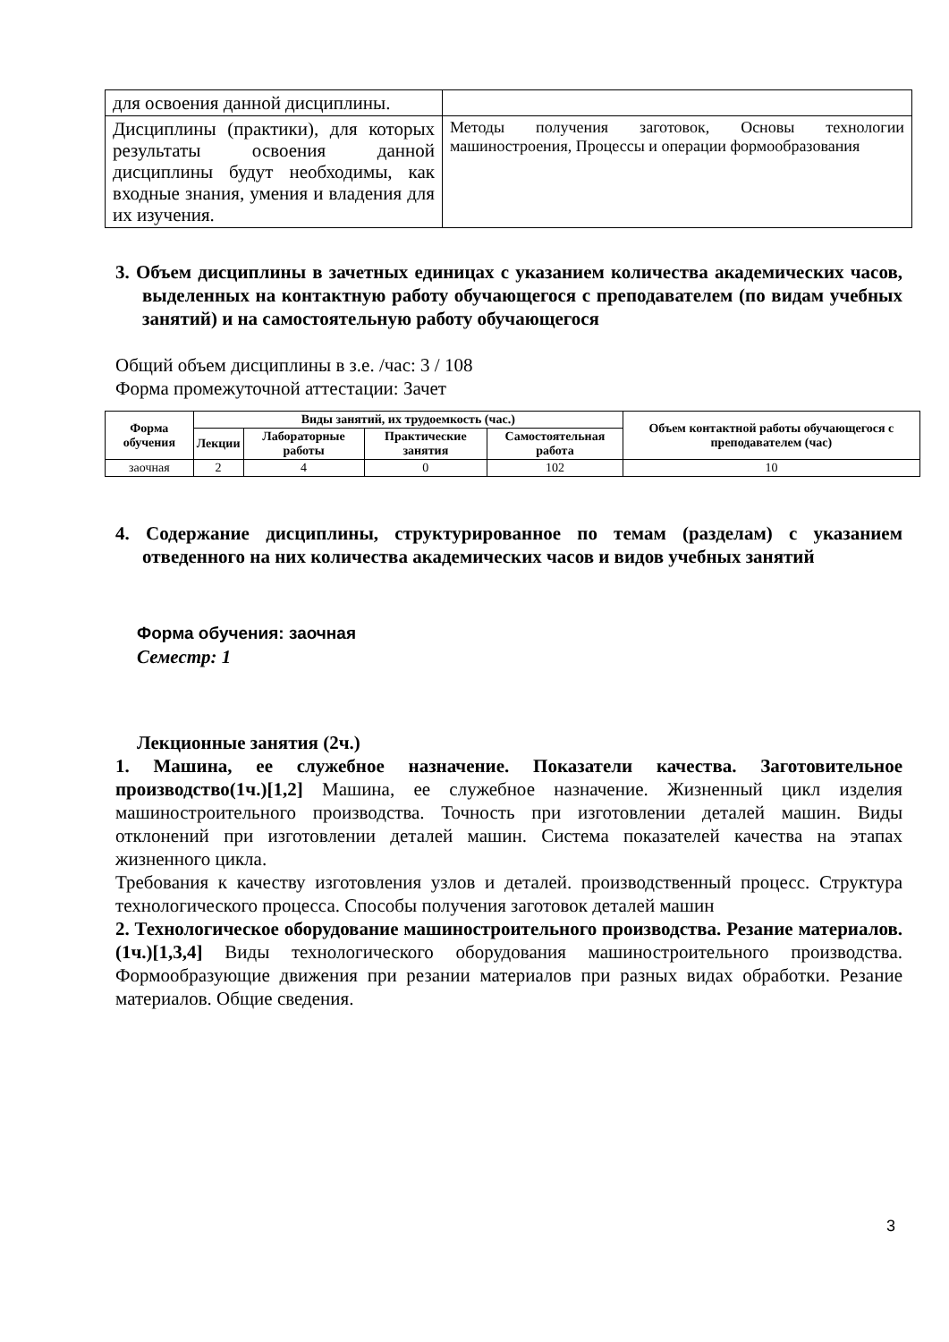| для освоения данной дисциплины. | |
| Дисциплины (практики), для которых результаты освоения данной дисциплины будут необходимы, как входные знания, умения и владения для их изучения. | Методы получения заготовок, Основы технологии машиностроения, Процессы и операции формообразования |
3. Объем дисциплины в зачетных единицах с указанием количества академических часов, выделенных на контактную работу обучающегося с преподавателем (по видам учебных занятий) и на самостоятельную работу обучающегося
Общий объем дисциплины в з.е. /час: 3 / 108
Форма промежуточной аттестации: Зачет
| Форма обучения | Виды занятий, их трудоемкость (час.) | | | | Объем контактной работы обучающегося с преподавателем (час) |
| --- | --- | --- | --- | --- | --- |
| | Лекции | Лабораторные работы | Практические занятия | Самостоятельная работа | |
| заочная | 2 | 4 | 0 | 102 | 10 |
4. Содержание дисциплины, структурированное по темам (разделам) с указанием отведенного на них количества академических часов и видов учебных занятий
Форма обучения: заочная
Семестр: 1
Лекционные занятия (2ч.)
1. Машина, ее служебное назначение. Показатели качества. Заготовительное производство(1ч.)[1,2] Машина, ее служебное назначение. Жизненный цикл изделия машиностроительного производства. Точность при изготовлении деталей машин. Виды отклонений при изготовлении деталей машин. Система показателей качества на этапах жизненного цикла.
Требования к качеству изготовления узлов и деталей. производственный процесс. Структура технологического процесса. Способы получения заготовок деталей машин
2. Технологическое оборудование машиностроительного производства. Резание материалов.(1ч.)[1,3,4] Виды технологического оборудования машиностроительного производства. Формообразующие движения при резании материалов при разных видах обработки. Резание материалов. Общие сведения.
3